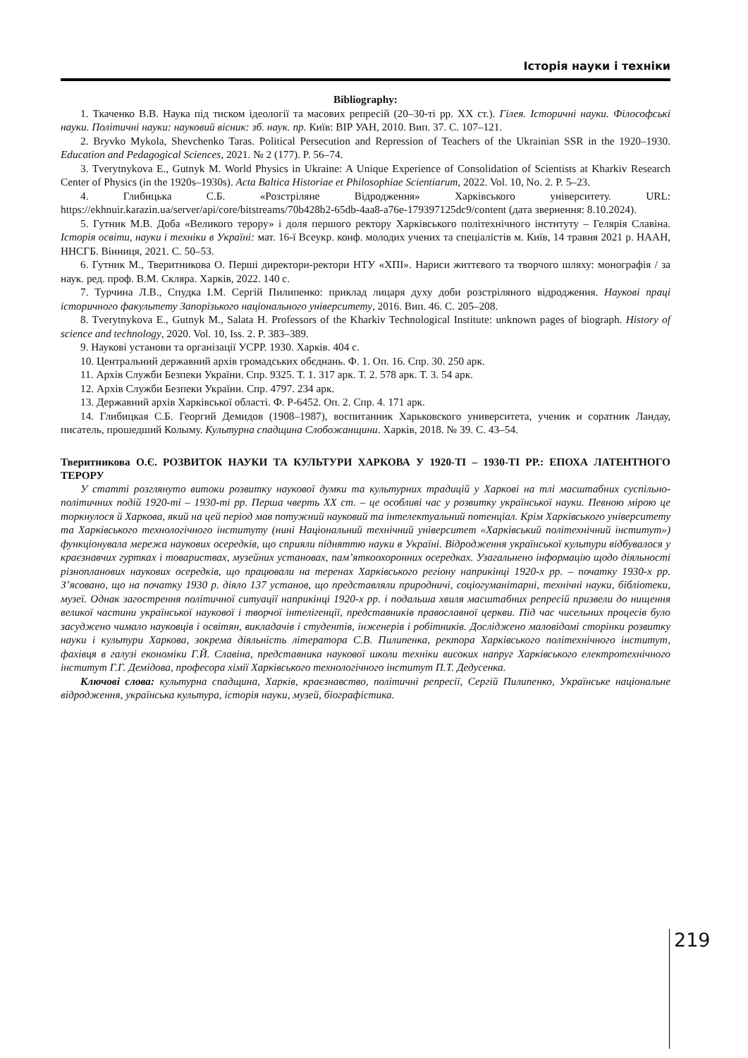Історія науки і техніки
Bibliography:
1. Ткаченко В.В. Наука під тиском ідеології та масових репресій (20–30-ті рр. ХХ ст.). Гілея. Історичні науки. Філософські науки. Політичні науки: науковий вісник: зб. наук. пр. Київ: ВІР УАН, 2010. Вип. 37. С. 107–121.
2. Bryvko Mykola, Shevchenko Taras. Political Persecution and Repression of Teachers of the Ukrainian SSR in the 1920–1930. Education and Pedagogical Sciences, 2021. № 2 (177). P. 56–74.
3. Tverytnykova E., Gutnyk M. World Physics in Ukraine: A Unique Experience of Consolidation of Scientists at Kharkiv Research Center of Physics (in the 1920s–1930s). Acta Baltica Historiae et Philosophiae Scientiarum, 2022. Vol. 10, No. 2. P. 5–23.
4. Глибицька С.Б. «Розстріляне Відродження» Харківського університету. URL: https://ekhnuir.karazin.ua/server/api/core/bitstreams/70b428b2-65db-4aa8-a76e-179397125dc9/content (дата звернення: 8.10.2024).
5. Гутник М.В. Доба «Великого терору» і доля першого ректору Харківського політехнічного інституту – Гелярія Славіна. Історія освіти, науки і техніки в Україні: мат. 16-ї Всеукр. конф. молодих учених та спеціалістів м. Київ, 14 травня 2021 р. НААН, ННСГБ. Вінниця, 2021. С. 50–53.
6. Гутник М., Тверитникова О. Перші директори-ректори НТУ «ХПІ». Нариси життєвого та творчого шляху: монографія / за наук. ред. проф. В.М. Скляра. Харків, 2022. 140 с.
7. Турчина Л.В., Спудка І.М. Сергій Пилипенко: приклад лицаря духу доби розстріляного відродження. Наукові праці історичного факультету Запорізького національного університету, 2016. Вип. 46. С. 205–208.
8. Tverytnykova E., Gutnyk M., Salata H. Professors of the Kharkiv Technological Institute: unknown pages of biograph. History of science and technology, 2020. Vol. 10, Iss. 2. P. 383–389.
9. Наукові установи та організації УСРР. 1930. Харків. 404 с.
10. Центральний державний архів громадських обєднань. Ф. 1. Оп. 16. Спр. 30. 250 арк.
11. Архів Служби Безпеки України. Спр. 9325. Т. 1. 317 арк. Т. 2. 578 арк. Т. 3. 54 арк.
12. Архів Служби Безпеки України. Спр. 4797. 234 арк.
13. Державний архів Харківської області. Ф. Р-6452. Оп. 2. Спр. 4. 171 арк.
14. Глибицкая С.Б. Георгий Демидов (1908–1987), воспитанник Харьковского университета, ученик и соратник Ландау, писатель, прошедший Колыму. Культурна спадщина Слобожанщини. Харків, 2018. № 39. С. 43–54.
Тверитникова О.Є. РОЗВИТОК НАУКИ ТА КУЛЬТУРИ ХАРКОВА У 1920-ТІ – 1930-ТІ РР.: ЕПОХА ЛАТЕНТНОГО ТЕРОРУ
У статті розглянуто витоки розвитку наукової думки та культурних традицій у Харкові на тлі масштабних суспільно-політичних подій 1920-ті – 1930-ті рр. Перша чверть ХХ ст. – це особливі час у розвитку української науки. Певною мірою це торкнулося й Харкова, який на цей період мав потужний науковий та інтелектуальний потенціал. Крім Харківського університету та Харківського технологічного інституту (нині Національний технічний університет «Харківський політехнічний інститут») функціонувала мережа наукових осередків, що сприяли підняттю науки в Україні. Відродження української культури відбувалося у краєзнавчих гуртках і товариствах, музейних установах, пам’яткоохоронних осередках. Узагальнено інформацію щодо діяльності різнопланових наукових осередків, що працювали на теренах Харківського регіону наприкінці 1920-х рр. – початку 1930-х рр. З’ясовано, що на початку 1930 р. діяло 137 установ, що представляли природничі, соціогуманітарні, технічні науки, бібліотеки, музеї. Однак загострення політичної ситуації наприкінці 1920-х рр. і подальша хвиля масштабних репресій призвели до нищення великої частини української наукової і творчої інтелігенції, представників православної церкви. Під час чисельних процесів було засуджено чимало науковців і освітян, викладачів і студентів, інженерів і робітників. Досліджено маловідомі сторінки розвитку науки і культури Харкова, зокрема діяльність літератора С.В. Пилипенка, ректора Харківського політехнічного інститут, фахівця в галузі економіки Г.Й. Славіна, представника наукової школи техніки високих напруг Харківського електротехнічного інститут Г.Г. Демідова, професора хімії Харківського технологічного інститут П.Т. Дедусенка.
Ключові слова: культурна спадщина, Харків, краєзнавство, політичні репресії, Сергій Пилипенко, Українське національне відродження, українська культура, історія науки, музей, біографістика.
219